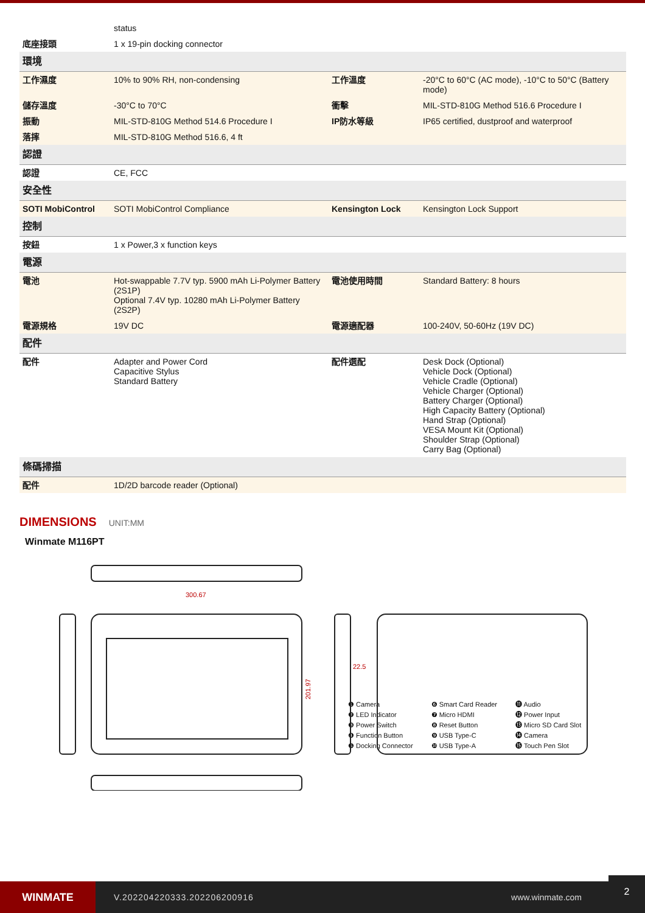| | status | | |
| 底座接頭 | 1 x 19-pin docking connector | | |
| 環境 | | | |
| 工作濕度 | 10% to 90% RH, non-condensing | 工作溫度 | -20°C to 60°C (AC mode), -10°C to 50°C (Battery mode) |
| 儲存溫度 | -30°C to 70°C | 衝擊 | MIL-STD-810G Method 516.6 Procedure I |
| 振動 | MIL-STD-810G Method 514.6 Procedure I | IP防水等級 | IP65 certified, dustproof and waterproof |
| 落摔 | MIL-STD-810G Method 516.6, 4 ft | | |
| 認證 | | | |
| 認證 | CE, FCC | | |
| 安全性 | | | |
| SOTI MobiControl | SOTI MobiControl Compliance | Kensington Lock | Kensington Lock Support |
| 控制 | | | |
| 按鈕 | 1 x Power,3 x function keys | | |
| 電源 | | | |
| 電池 | Hot-swappable 7.7V typ. 5900 mAh Li-Polymer Battery (2S1P) Optional 7.4V typ. 10280 mAh Li-Polymer Battery (2S2P) | 電池使用時間 | Standard Battery: 8 hours |
| 電源規格 | 19V DC | 電源適配器 | 100-240V, 50-60Hz (19V DC) |
| 配件 | | | |
| 配件 | Adapter and Power Cord Capacitive Stylus Standard Battery | 配件選配 | Desk Dock (Optional) Vehicle Dock (Optional) Vehicle Cradle (Optional) Vehicle Charger (Optional) Battery Charger (Optional) High Capacity Battery (Optional) Hand Strap (Optional) VESA Mount Kit (Optional) Shoulder Strap (Optional) Carry Bag (Optional) |
| 條碼掃描 | | | |
| 配件 | 1D/2D barcode reader (Optional) | | |
DIMENSIONS UNIT:MM
Winmate M116PT
300.67
22.5
201.97
❶ Camera
❷ LED Indicator
❸ Power Switch
❹ Function Button
❺ Docking Connector
❻ Smart Card Reader
❼ Micro HDMI
❽ Reset Button
❾ USB Type-C
❿ USB Type-A
⓫ Audio
⓬ Power Input
⓭ Micro SD Card Slot
⓮ Camera
⓯ Touch Pen Slot
WINMATE
V.202204220333.202206200916 www.winmate.com
2